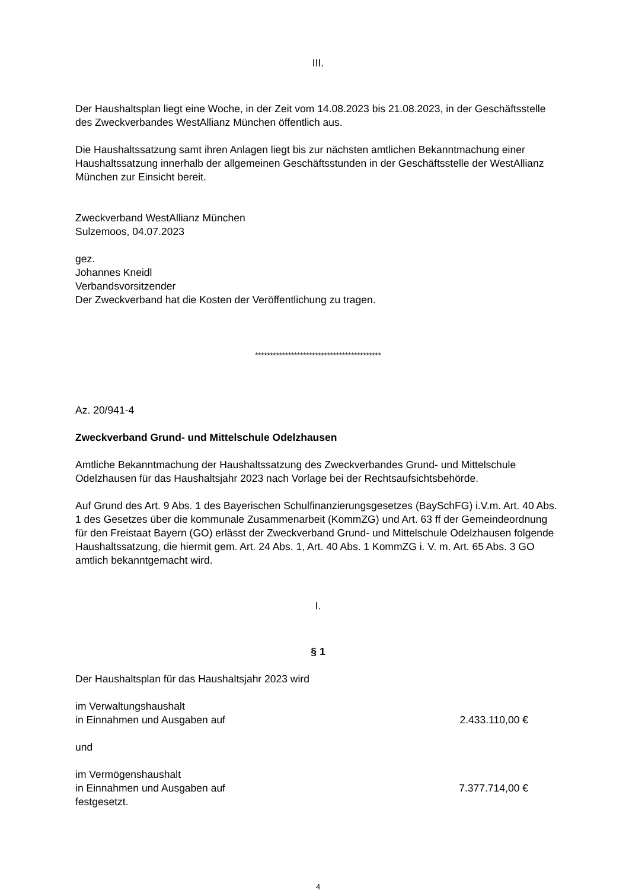III.
Der Haushaltsplan liegt eine Woche, in der Zeit vom 14.08.2023 bis 21.08.2023, in der Geschäftsstelle des Zweckverbandes WestAllianz München öffentlich aus.
Die Haushaltssatzung samt ihren Anlagen liegt bis zur nächsten amtlichen Bekanntmachung einer Haushaltssatzung innerhalb der allgemeinen Geschäftsstunden in der Geschäftsstelle der WestAllianz München zur Einsicht bereit.
Zweckverband WestAllianz München
Sulzemoos, 04.07.2023
gez.
Johannes Kneidl
Verbandsvorsitzender
Der Zweckverband hat die Kosten der Veröffentlichung zu tragen.
******************************************
Az. 20/941-4
Zweckverband Grund- und Mittelschule Odelzhausen
Amtliche Bekanntmachung der Haushaltssatzung des Zweckverbandes Grund- und Mittelschule Odelzhausen für das Haushaltsjahr 2023 nach Vorlage bei der Rechtsaufsichtsbehörde.
Auf Grund des Art. 9 Abs. 1 des Bayerischen Schulfinanzierungsgesetzes (BaySchFG) i.V.m. Art. 40 Abs. 1 des Gesetzes über die kommunale Zusammenarbeit (KommZG) und Art. 63 ff der Gemeindeordnung für den Freistaat Bayern (GO) erlässt der Zweckverband Grund- und Mittelschule Odelzhausen folgende Haushaltssatzung, die hiermit gem. Art. 24 Abs. 1, Art. 40 Abs. 1 KommZG i. V. m. Art. 65 Abs. 3 GO amtlich bekanntgemacht wird.
I.
§ 1
Der Haushaltsplan für das Haushaltsjahr 2023 wird
im Verwaltungshaushalt
in Einnahmen und Ausgaben auf 2.433.110,00 €
und
im Vermögenshaushalt
in Einnahmen und Ausgaben auf 7.377.714,00 €
festgesetzt.
4